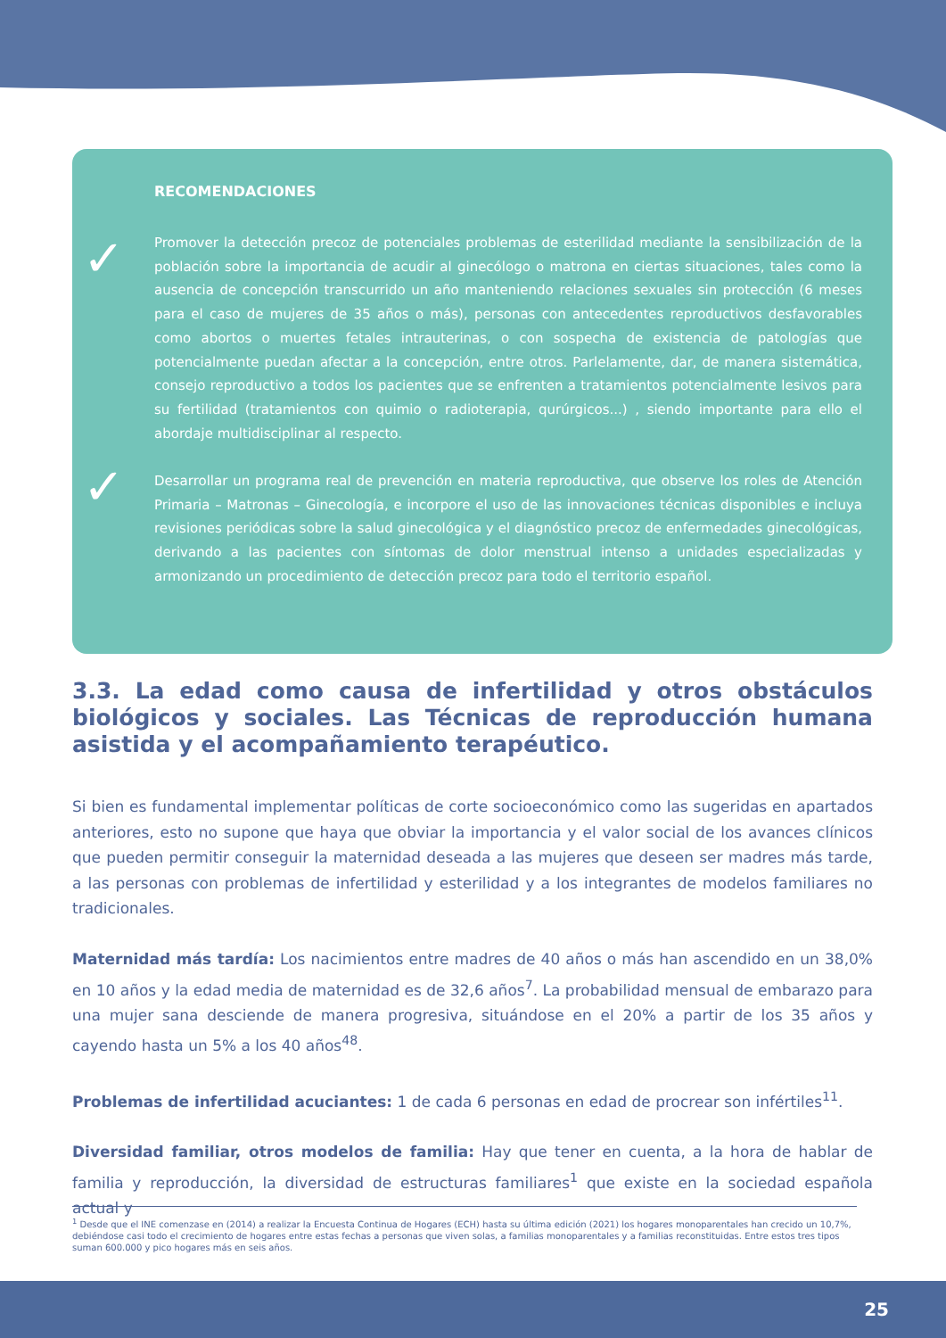RECOMENDACIONES
✓
Promover la detección precoz de potenciales problemas de esterilidad mediante la sensibilización de la población sobre la importancia de acudir al ginecólogo o matrona en ciertas situaciones, tales como la ausencia de concepción transcurrido un año manteniendo relaciones sexuales sin protección (6 meses para el caso de mujeres de 35 años o más), personas con antecedentes reproductivos desfavorables como abortos o muertes fetales intrauterinas, o con sospecha de existencia de patologías que potencialmente puedan afectar a la concepción, entre otros. Parlelamente, dar, de manera sistemática, consejo reproductivo a todos los pacientes que se enfrenten a tratamientos potencialmente lesivos para su fertilidad (tratamientos con quimio o radioterapia, qurúrgicos...) , siendo importante para ello el abordaje multidisciplinar al respecto.
✓
Desarrollar un programa real de prevención en materia reproductiva, que observe los roles de Atención Primaria – Matronas – Ginecología, e incorpore el uso de las innovaciones técnicas disponibles e incluya revisiones periódicas sobre la salud ginecológica y el diagnóstico precoz de enfermedades ginecológicas, derivando a las pacientes con síntomas de dolor menstrual intenso a unidades especializadas y armonizando un procedimiento de detección precoz para todo el territorio español.
3.3. La edad como causa de infertilidad y otros obstáculos biológicos y sociales. Las Técnicas de reproducción humana asistida y el acompañamiento terapéutico.
Si bien es fundamental implementar políticas de corte socioeconómico como las sugeridas en apartados anteriores, esto no supone que haya que obviar la importancia y el valor social de los avances clínicos que pueden permitir conseguir la maternidad deseada a las mujeres que deseen ser madres más tarde, a las personas con problemas de infertilidad y esterilidad y a los integrantes de modelos familiares no tradicionales.
Maternidad más tardía: Los nacimientos entre madres de 40 años o más han ascendido en un 38,0% en 10 años y la edad media de maternidad es de 32,6 años<sup>7</sup>. La probabilidad mensual de embarazo para una mujer sana desciende de manera progresiva, situándose en el 20% a partir de los 35 años y cayendo hasta un 5% a los 40 años<sup>48</sup>.
Problemas de infertilidad acuciantes: 1 de cada 6 personas en edad de procrear son infértiles<sup>11</sup>.
Diversidad familiar, otros modelos de familia: Hay que tener en cuenta, a la hora de hablar de familia y reproducción, la diversidad de estructuras familiares<sup>1</sup> que existe en la sociedad española actual y
<sup>1</sup> Desde que el INE comenzase en (2014) a realizar la Encuesta Continua de Hogares (ECH) hasta su última edición (2021) los hogares monoparentales han crecido un 10,7%, debiéndose casi todo el crecimiento de hogares entre estas fechas a personas que viven solas, a familias monoparentales y a familias reconstituidas. Entre estos tres tipos suman 600.000 y pico hogares más en seis años.
25